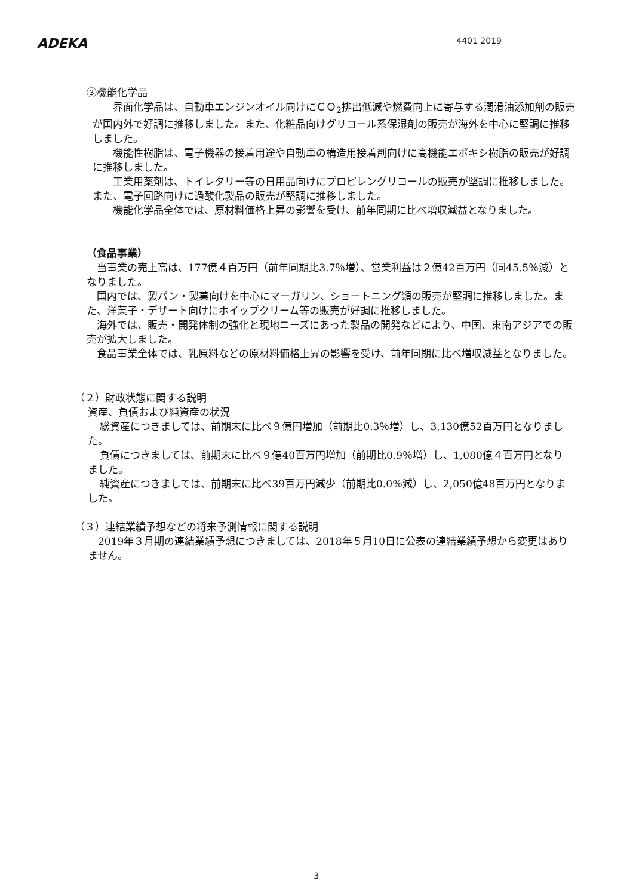ADEKA
4401 2019
③機能化学品
界面化学品は、自動車エンジンオイル向けにＣＯ<sub>2</sub>排出低減や燃費向上に寄与する潤滑油添加剤の販売が国内外で好調に推移しました。また、化粧品向けグリコール系保湿剤の販売が海外を中心に堅調に推移しました。
機能性樹脂は、電子機器の接着用途や自動車の構造用接着剤向けに高機能エポキシ樹脂の販売が好調に推移しました。
工業用薬剤は、トイレタリー等の日用品向けにプロピレングリコールの販売が堅調に推移しました。また、電子回路向けに過酸化製品の販売が堅調に推移しました。
機能化学品全体では、原材料価格上昇の影響を受け、前年同期に比べ増収減益となりました。
（食品事業）
当事業の売上高は、177億４百万円（前年同期比3.7％増）、営業利益は２億42百万円（同45.5％減）となりました。
国内では、製パン・製菓向けを中心にマーガリン、ショートニング類の販売が堅調に推移しました。また、洋菓子・デザート向けにホイップクリーム等の販売が好調に推移しました。
海外では、販売・開発体制の強化と現地ニーズにあった製品の開発などにより、中国、東南アジアでの販売が拡大しました。
食品事業全体では、乳原料などの原材料価格上昇の影響を受け、前年同期に比べ増収減益となりました。
（２）財政状態に関する説明
資産、負債および純資産の状況
総資産につきましては、前期末に比べ９億円増加（前期比0.3％増）し、3,130億52百万円となりました。
負債につきましては、前期末に比べ９億40百万円増加（前期比0.9％増）し、1,080億４百万円となりました。
純資産につきましては、前期末に比べ39百万円減少（前期比0.0％減）し、2,050億48百万円となりました。
（３）連結業績予想などの将来予測情報に関する説明
2019年３月期の連結業績予想につきましては、2018年５月10日に公表の連結業績予想から変更はありません。
3